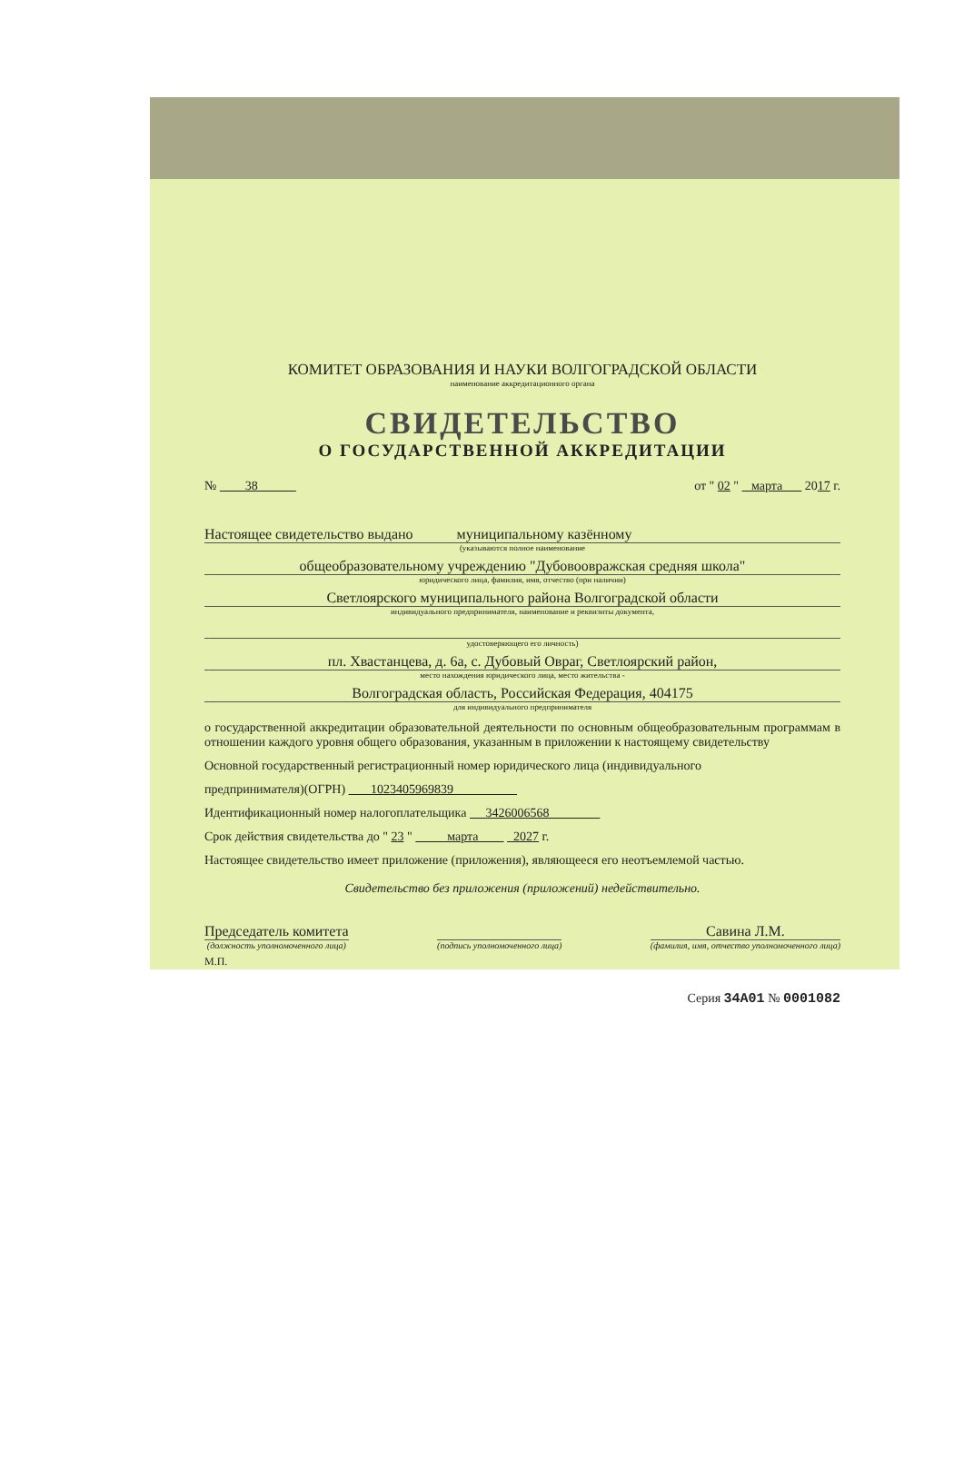КОМИТЕТ ОБРАЗОВАНИЯ И НАУКИ ВОЛГОГРАДСКОЙ ОБЛАСТИ
наименование аккредитационного органа
СВИДЕТЕЛЬСТВО
О ГОСУДАРСТВЕННОЙ АККРЕДИТАЦИИ
№ 38 от " 02 " марта 2017 г.
Настоящее свидетельство выдано муниципальному казённому
(указываются полное наименование
общеобразовательному учреждению "Дубовоовражская средняя школа"
юридического лица, фамилия, имя, отчество (при наличии)
Светлоярского муниципального района Волгоградской области
индивидуального предпринимателя, наименование и реквизиты документа,
удостоверяющего его личность)
пл. Хвастанцева, д. 6а, с. Дубовый Овраг, Светлоярский район,
место нахождения юридического лица, место жительства -
Волгоградская область, Российская Федерация, 404175
для индивидуального предпринимателя
о государственной аккредитации образовательной деятельности по основным общеобразовательным программам в отношении каждого уровня общего образования, указанным в приложении к настоящему свидетельству
Основной государственный регистрационный номер юридического лица (индивидуального
предпринимателя)(ОГРН) 1023405969839
Идентификационный номер налогоплательщика 3426006568
Срок действия свидетельства до " 23 " марта 2027 г.
Настоящее свидетельство имеет приложение (приложения), являющееся его неотъемлемой частью.
Свидетельство без приложения (приложений) недействительно.
Председатель комитета
(должность уполномоченного лица)
(подпись уполномоченного лица)
Савина Л.М.
(фамилия, имя, отчество уполномоченного лица)
М.П.
Серия 34А01 № 0001082